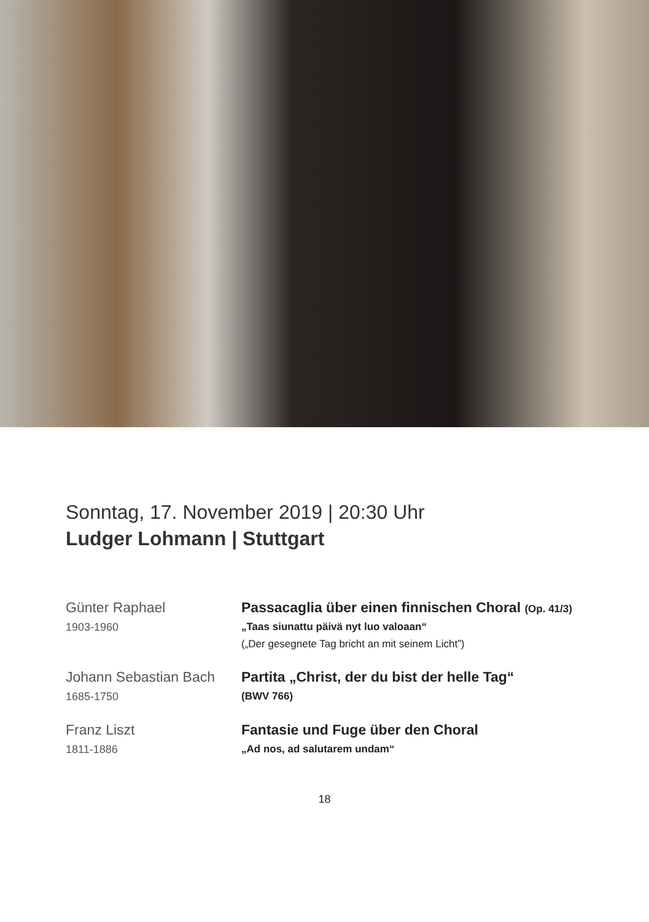Sonntag, 17. November 2019 | 20:30 Uhr
Ludger Lohmann | Stuttgart
Günter Raphael
1903-1960
Passacaglia über einen finnischen Choral (Op. 41/3)
„Taas siunattu päivä nyt luo valoaan“(„Der gesegnete Tag bricht an mit seinem Licht”)
Johann Sebastian Bach
1685-1750
Partita „Christ, der du bist der helle Tag“(BWV 766)
Franz Liszt
1811-1886
Fantasie und Fuge über den Choral
„Ad nos, ad salutarem undam“
18